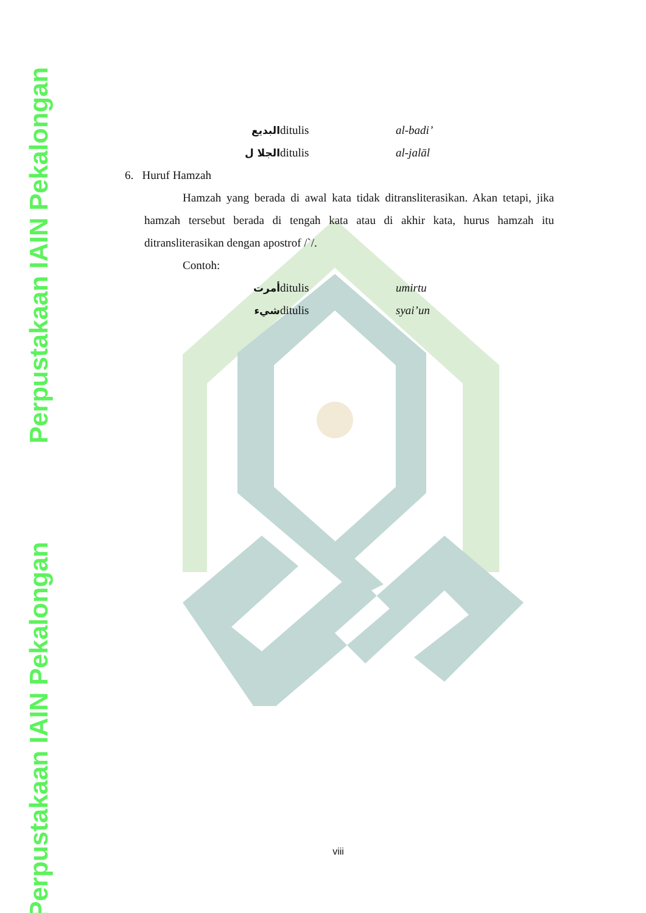Perpustakaan IAIN Pekalongan
Perpustakaan IAIN Pekalongan
البديع ditulis al-badi’
الجلا ل ditulis al-jalāl
6. Huruf Hamzah
Hamzah yang berada di awal kata tidak ditransliterasikan. Akan tetapi, jika hamzah tersebut berada di tengah kata atau di akhir kata, hurus hamzah itu ditransliterasikan dengan apostrof /`/.
Contoh:
أمرت ditulis umirtu
شيء ditulis syai’un
viii